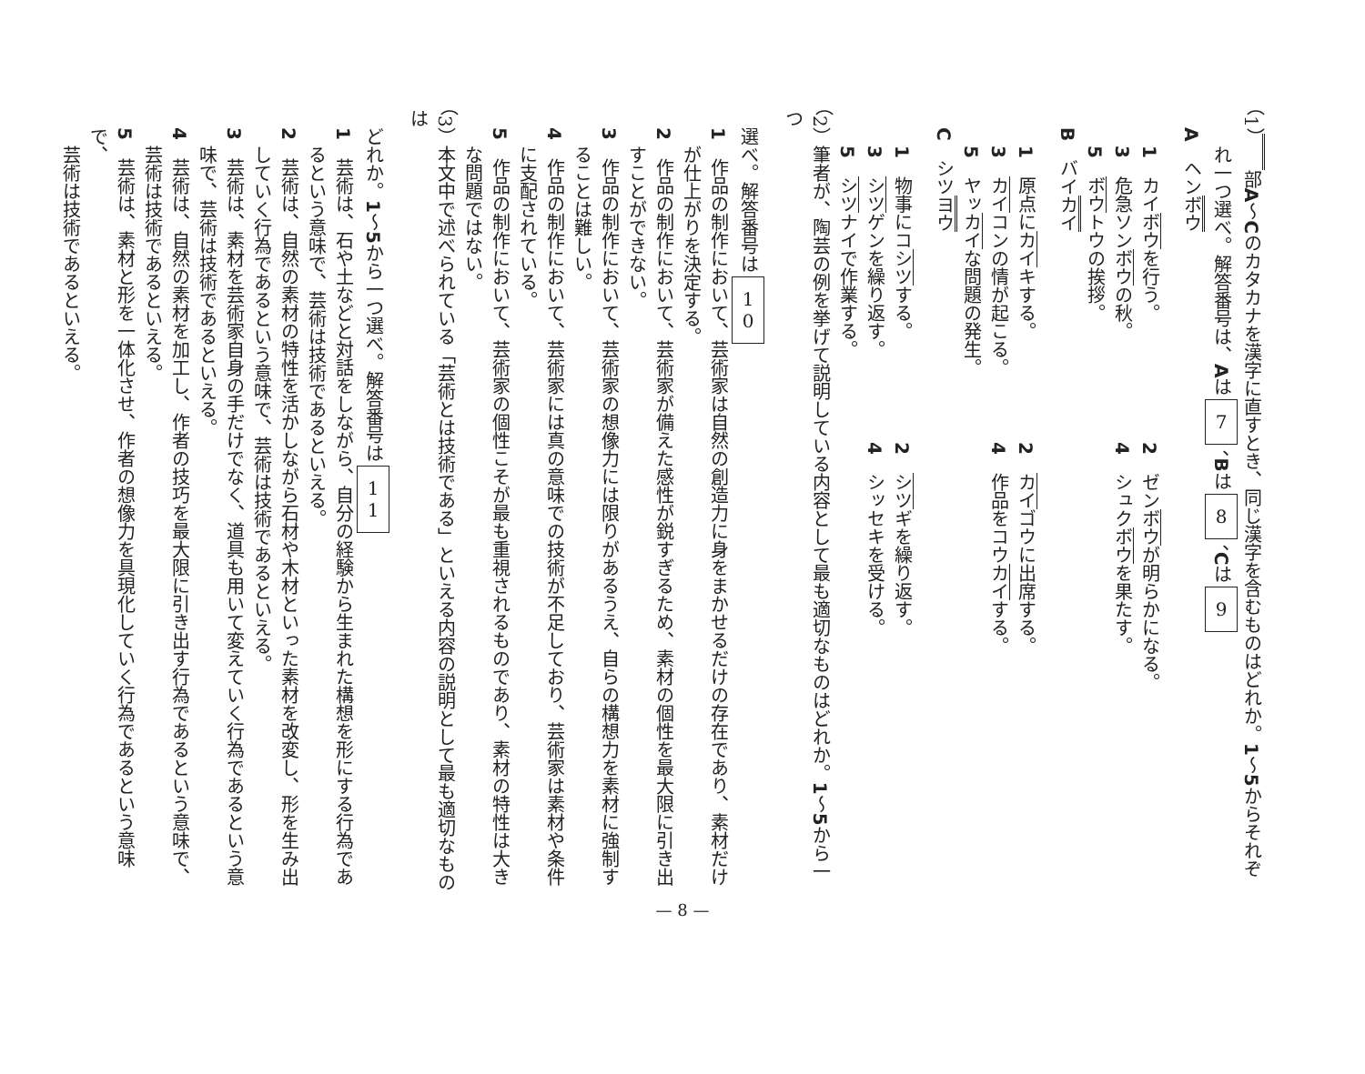（1）　　 部A～Cのカタカナを漢字に直すとき、同じ漢字を含むものはどれか。1～5からそれぞ
れ一つ選べ。解答番号は、Aは7、Bは8、Cは9
A　ヘンボウ
1　カイボウを行う。 2　ゼンボウが明らかになる。
3　危急ソンボウの秋。 4　シュクボウを果たす。
5　ボウトウの挨拶。
B　バイカイ
1　原点にカイキする。 2　カイゴウに出席する。
3　カイコンの情が起こる。 4　作品をコウカイする。
5　ヤッカイな問題の発生。
C　シツヨウ
1　物事にコシツする。 2　シツギを繰り返す。
3　シツゲンを繰り返す。 4　シッセキを受ける。
5　シツナイで作業する。
（2）筆者が、陶芸の例を挙げて説明している内容として最も適切なものはどれか。1～5から一つ
選べ。解答番号は10
1　作品の制作において、芸術家は自然の創造力に身をまかせるだけの存在であり、素材だけ
が仕上がりを決定する。
2　作品の制作において、芸術家が備えた感性が鋭すぎるため、素材の個性を最大限に引き出
すことができない。
3　作品の制作において、芸術家の想像力には限りがあるうえ、自らの構想力を素材に強制す
ることは難しい。
4　作品の制作において、芸術家には真の意味での技術が不足しており、芸術家は素材や条件
に支配されている。
5　作品の制作において、芸術家の個性こそが最も重視されるものであり、素材の特性は大き
な問題ではない。
（3）本文中で述べられている「芸術とは技術である」といえる内容の説明として最も適切なものは
どれか。1～5から一つ選べ。解答番号は11
1　芸術は、石や土などと対話をしながら、自分の経験から生まれた構想を形にする行為であ
るという意味で、芸術は技術であるといえる。
2　芸術は、自然の素材の特性を活かしながら石材や木材といった素材を改変し、形を生み出
していく行為であるという意味で、芸術は技術であるといえる。
3　芸術は、素材を芸術家自身の手だけでなく、道具も用いて変えていく行為であるという意
味で、芸術は技術であるといえる。
4　芸術は、自然の素材を加工し、作者の技巧を最大限に引き出す行為であるという意味で、
芸術は技術であるといえる。
5　芸術は、素材と形を一体化させ、作者の想像力を具現化していく行為であるという意味で、
芸術は技術であるといえる。
— 8 —